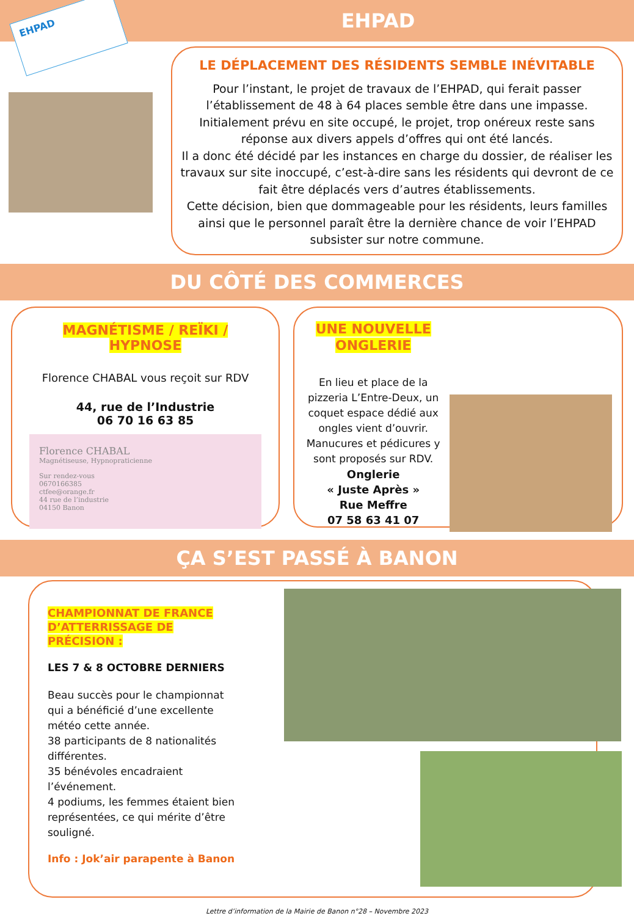EHPAD
EHPAD
LE DÉPLACEMENT DES RÉSIDENTS SEMBLE INÉVITABLE
Pour l’instant, le projet de travaux de l’EHPAD, qui ferait passer l’établissement de 48 à 64 places semble être dans une impasse.
Initialement prévu en site occupé, le projet, trop onéreux reste sans réponse aux divers appels d’offres qui ont été lancés.
Il a donc été décidé par les instances en charge du dossier, de réaliser les travaux sur site inoccupé, c’est-à-dire sans les résidents qui devront de ce fait être déplacés vers d’autres établissements.
Cette décision, bien que dommageable pour les résidents, leurs familles ainsi que le personnel paraît être la dernière chance de voir l’EHPAD subsister sur notre commune.
DU CÔTÉ DES COMMERCES
MAGNÉTISME / REÏKI / HYPNOSE
Florence CHABAL vous reçoit sur RDV
44, rue de l’Industrie
06 70 16 63 85
Florence CHABAL
Magnétiseuse, Hypnopraticienne
Sur rendez-vous
0670166385
ctfee@orange.fr
44 rue de l’industrie
04150 Banon
UNE NOUVELLE ONGLERIE
En lieu et place de la pizzeria L’Entre-Deux, un coquet espace dédié aux ongles vient d’ouvrir. Manucures et pédicures y sont proposés sur RDV.
Onglerie
« Juste Après »
Rue Meffre
07 58 63 41 07
ÇA S’EST PASSÉ À BANON
CHAMPIONNAT DE FRANCE D’ATTERRISSAGE DE PRÉCISION :
LES 7 & 8 OCTOBRE DERNIERS
Beau succès pour le championnat qui a bénéficié d’une excellente météo cette année.
38 participants de 8 nationalités différentes.
35 bénévoles encadraient l’événement.
4 podiums, les femmes étaient bien représentées, ce qui mérite d’être souligné.
Info : Jok’air parapente à Banon
Lettre d’information de la Mairie de Banon n°28 – Novembre 2023